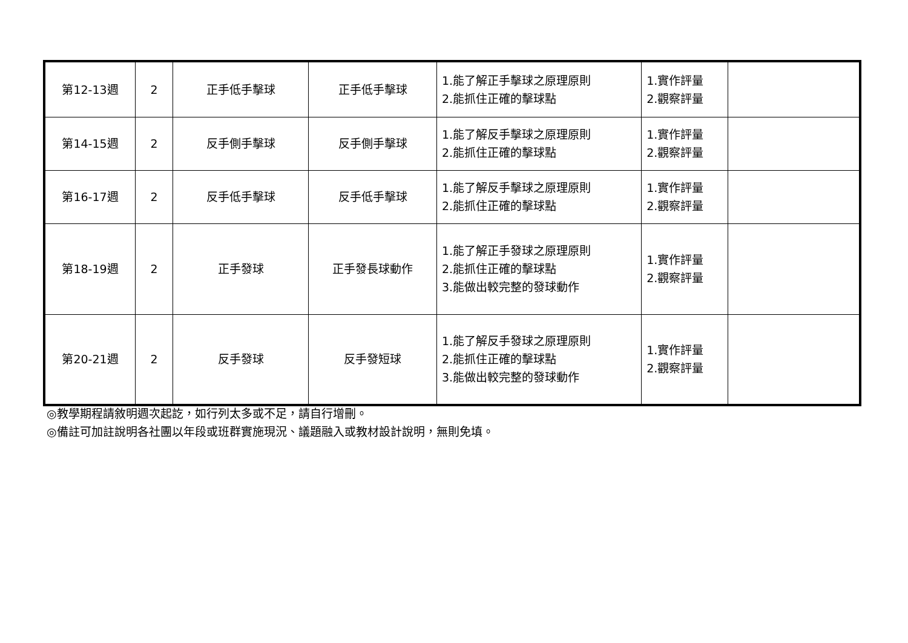| 第12-13週 | 2 | 正手低手擊球 | 正手低手擊球 | 1.能了解正手擊球之原理原則 2.能抓住正確的擊球點 | 1.實作評量 2.觀察評量 | |
| 第14-15週 | 2 | 反手側手擊球 | 反手側手擊球 | 1.能了解反手擊球之原理原則 2.能抓住正確的擊球點 | 1.實作評量 2.觀察評量 | |
| 第16-17週 | 2 | 反手低手擊球 | 反手低手擊球 | 1.能了解反手擊球之原理原則 2.能抓住正確的擊球點 | 1.實作評量 2.觀察評量 | |
| 第18-19週 | 2 | 正手發球 | 正手發長球動作 | 1.能了解正手發球之原理原則 2.能抓住正確的擊球點 3.能做出較完整的發球動作 | 1.實作評量 2.觀察評量 | |
| 第20-21週 | 2 | 反手發球 | 反手發短球 | 1.能了解反手發球之原理原則 2.能抓住正確的擊球點 3.能做出較完整的發球動作 | 1.實作評量 2.觀察評量 | |
◎教學期程請敘明週次起訖，如行列太多或不足，請自行增刪。
◎備註可加註說明各社團以年段或班群實施現況、議題融入或教材設計說明，無則免填。